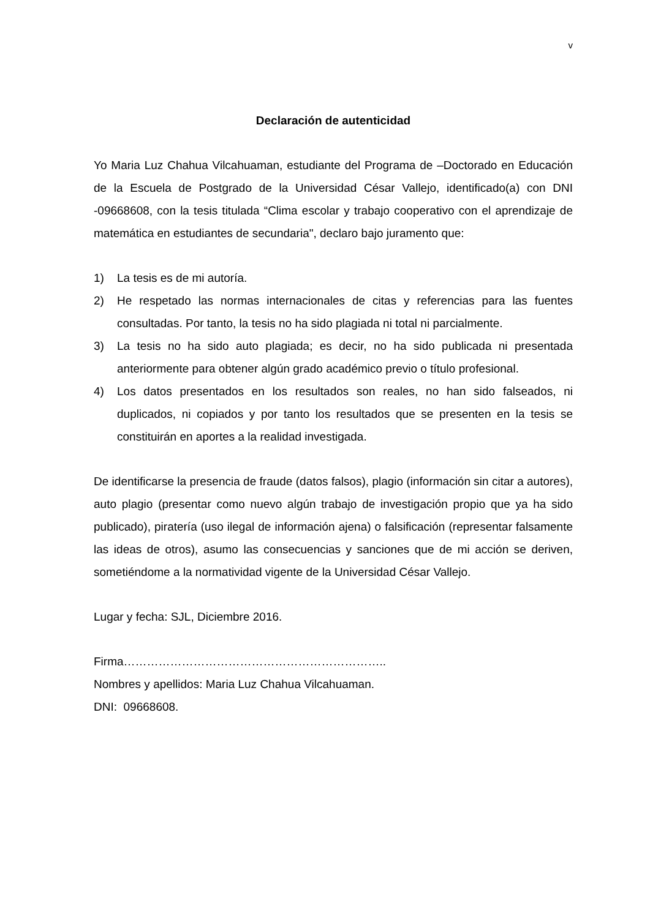v
Declaración de autenticidad
Yo Maria Luz Chahua Vilcahuaman, estudiante del Programa de –Doctorado en Educación de la Escuela de Postgrado de la Universidad César Vallejo, identificado(a) con DNI -09668608, con la tesis titulada “Clima escolar y trabajo cooperativo con el aprendizaje de matemática en estudiantes de secundaria", declaro bajo juramento que:
1) La tesis es de mi autoría.
2) He respetado las normas internacionales de citas y referencias para las fuentes consultadas. Por tanto, la tesis no ha sido plagiada ni total ni parcialmente.
3) La tesis no ha sido auto plagiada; es decir, no ha sido publicada ni presentada anteriormente para obtener algún grado académico previo o título profesional.
4) Los datos presentados en los resultados son reales, no han sido falseados, ni duplicados, ni copiados y por tanto los resultados que se presenten en la tesis se constituirán en aportes a la realidad investigada.
De identificarse la presencia de fraude (datos falsos), plagio (información sin citar a autores), auto plagio (presentar como nuevo algún trabajo de investigación propio que ya ha sido publicado), piratería (uso ilegal de información ajena) o falsificación (representar falsamente las ideas de otros), asumo las consecuencias y sanciones que de mi acción se deriven, sometiéndome a la normatividad vigente de la Universidad César Vallejo.
Lugar y fecha: SJL, Diciembre 2016.
Firma…………………………………………………………..
Nombres y apellidos: Maria Luz Chahua Vilcahuaman.
DNI: 09668608.